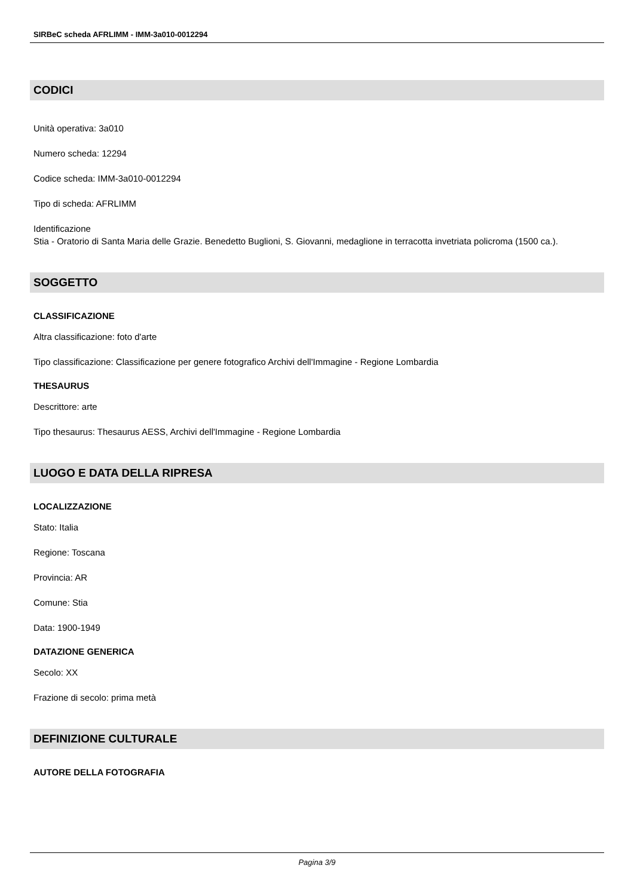SIRBeC scheda AFRLIMM - IMM-3a010-0012294
CODICI
Unità operativa: 3a010
Numero scheda: 12294
Codice scheda: IMM-3a010-0012294
Tipo di scheda: AFRLIMM
Identificazione
Stia - Oratorio di Santa Maria delle Grazie. Benedetto Buglioni, S. Giovanni, medaglione in terracotta invetriata policroma (1500 ca.).
SOGGETTO
CLASSIFICAZIONE
Altra classificazione: foto d'arte
Tipo classificazione: Classificazione per genere fotografico Archivi dell'Immagine - Regione Lombardia
THESAURUS
Descrittore: arte
Tipo thesaurus: Thesaurus AESS, Archivi dell'Immagine - Regione Lombardia
LUOGO E DATA DELLA RIPRESA
LOCALIZZAZIONE
Stato: Italia
Regione: Toscana
Provincia: AR
Comune: Stia
Data: 1900-1949
DATAZIONE GENERICA
Secolo: XX
Frazione di secolo: prima metà
DEFINIZIONE CULTURALE
AUTORE DELLA FOTOGRAFIA
Pagina 3/9